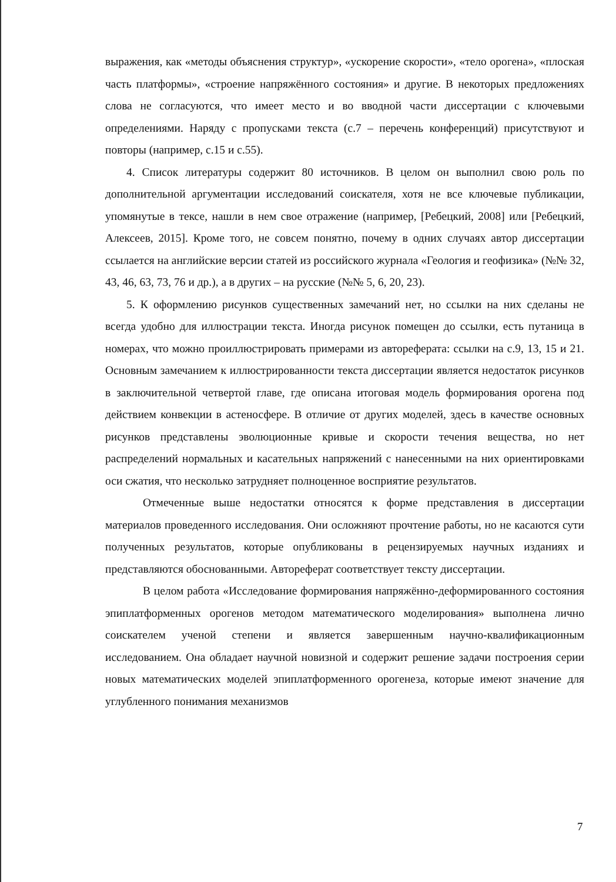выражения, как «методы объяснения структур», «ускорение скорости», «тело орогена», «плоская часть платформы», «строение напряжённого состояния» и другие. В некоторых предложениях слова не согласуются, что имеет место и во вводной части диссертации с ключевыми определениями. Наряду с пропусками текста (с.7 – перечень конференций) присутствуют и повторы (например, с.15 и с.55).
4. Список литературы содержит 80 источников. В целом он выполнил свою роль по дополнительной аргументации исследований соискателя, хотя не все ключевые публикации, упомянутые в тексе, нашли в нем свое отражение (например, [Ребецкий, 2008] или [Ребецкий, Алексеев, 2015]. Кроме того, не совсем понятно, почему в одних случаях автор диссертации ссылается на английские версии статей из российского журнала «Геология и геофизика» (№№ 32, 43, 46, 63, 73, 76 и др.), а в других – на русские (№№ 5, 6, 20, 23).
5. К оформлению рисунков существенных замечаний нет, но ссылки на них сделаны не всегда удобно для иллюстрации текста. Иногда рисунок помещен до ссылки, есть путаница в номерах, что можно проиллюстрировать примерами из автореферата: ссылки на с.9, 13, 15 и 21. Основным замечанием к иллюстрированности текста диссертации является недостаток рисунков в заключительной четвертой главе, где описана итоговая модель формирования орогена под действием конвекции в астеносфере. В отличие от других моделей, здесь в качестве основных рисунков представлены эволюционные кривые и скорости течения вещества, но нет распределений нормальных и касательных напряжений с нанесенными на них ориентировками оси сжатия, что несколько затрудняет полноценное восприятие результатов.
Отмеченные выше недостатки относятся к форме представления в диссертации материалов проведенного исследования. Они осложняют прочтение работы, но не касаются сути полученных результатов, которые опубликованы в рецензируемых научных изданиях и представляются обоснованными. Автореферат соответствует тексту диссертации.
В целом работа «Исследование формирования напряжённо-деформированного состояния эпиплатформенных орогенов методом математического моделирования» выполнена лично соискателем ученой степени и является завершенным научно-квалификационным исследованием. Она обладает научной новизной и содержит решение задачи построения серии новых математических моделей эпиплатформенного орогенеза, которые имеют значение для углубленного понимания механизмов
7